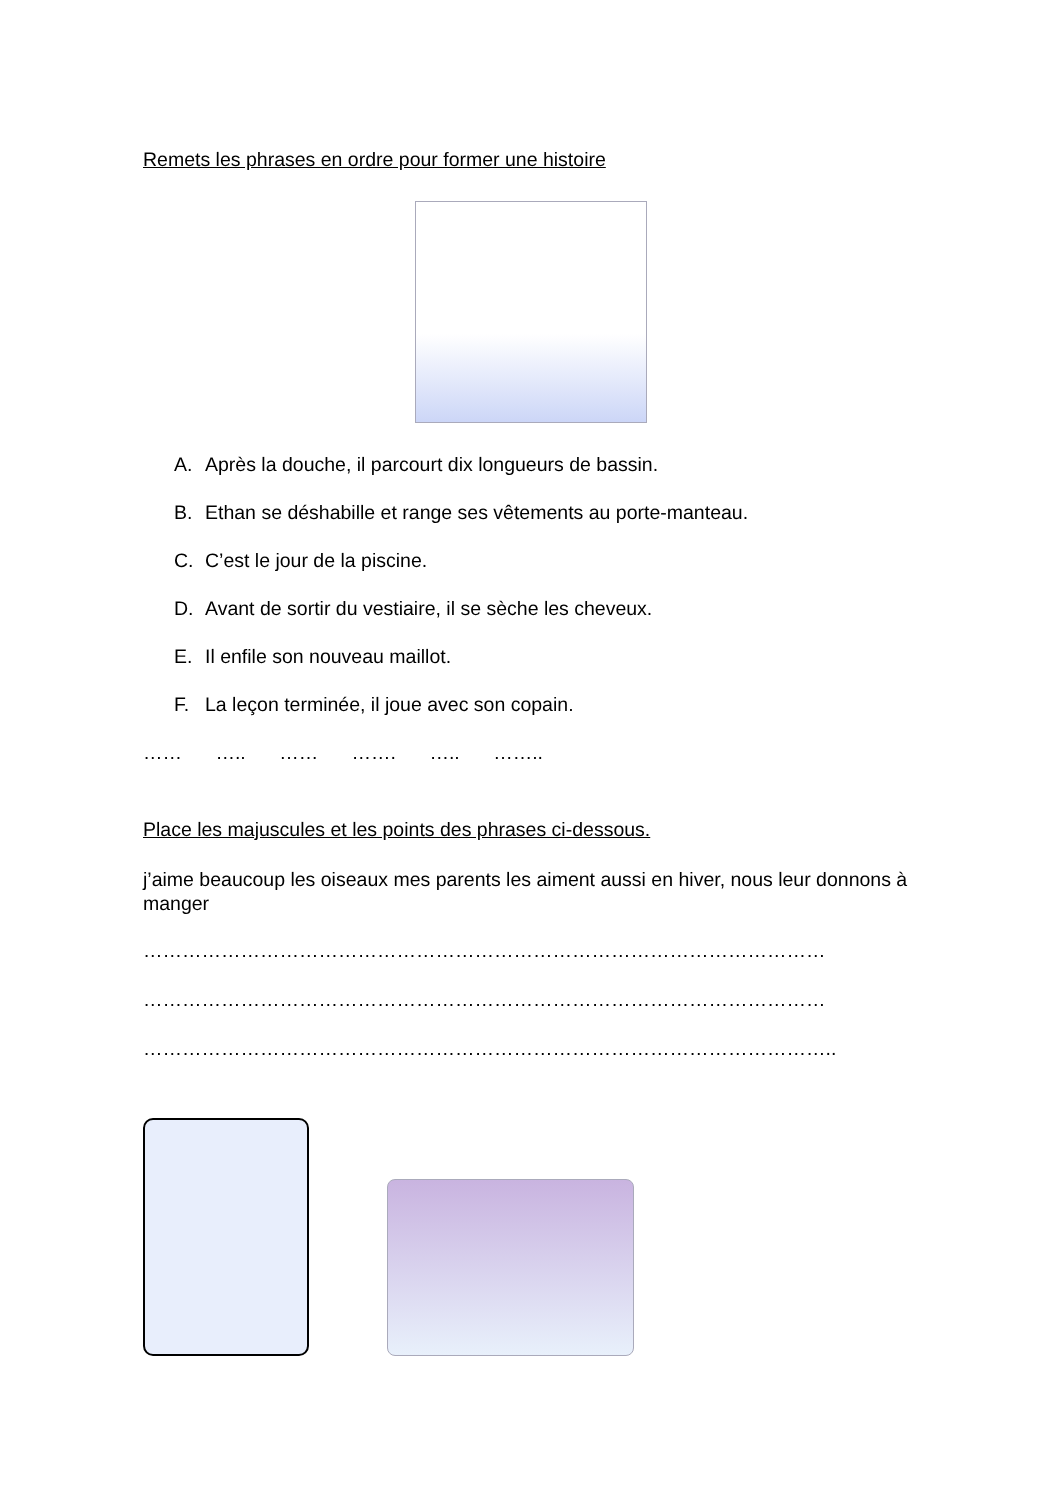Remets les phrases en ordre pour former une histoire
A. Après la douche, il parcourt dix longueurs de bassin.
B. Ethan se déshabille et range ses vêtements au porte-manteau.
C. C’est le jour de la piscine.
D. Avant de sortir du vestiaire, il se sèche les cheveux.
E. Il enfile son nouveau maillot.
F. La leçon terminée, il joue avec son copain.
…… ….. …… ……. ….. ……..
Place les majuscules et les points des phrases ci-dessous.
j’aime beaucoup les oiseaux mes parents les aiment aussi en hiver, nous leur donnons à manger
……………………………………………………………………………………………
……………………………………………………………………………………………
……………………………………………………………………………………………..